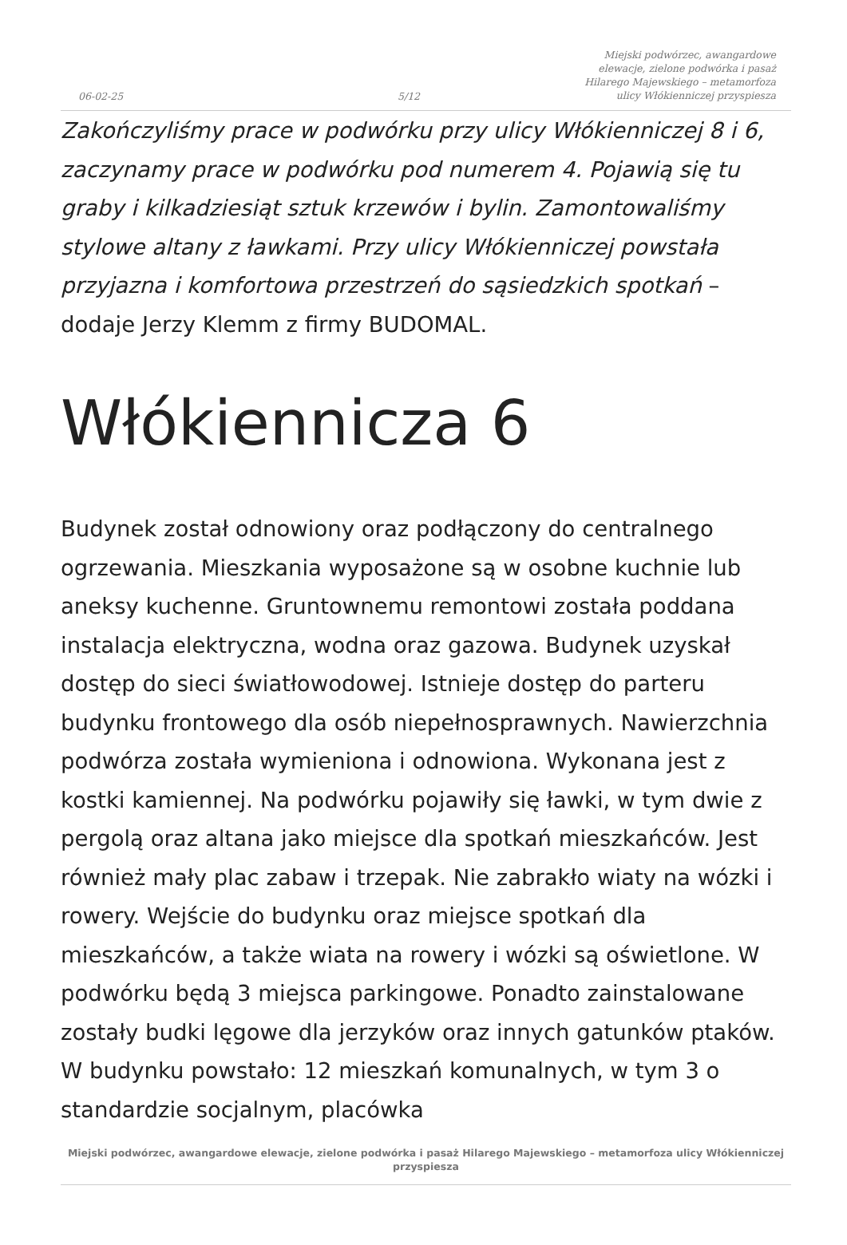06-02-25
5/12
Miejski podwórzec, awangardowe elewacje, zielone podwórka i pasaż Hilarego Majewskiego – metamorfoza ulicy Włókienniczej przyspiesza
Zakończyliśmy prace w podwórku przy ulicy Włókienniczej 8 i 6, zaczynamy prace w podwórku pod numerem 4. Pojawią się tu graby i kilkadziesiąt sztuk krzewów i bylin. Zamontowaliśmy stylowe altany z ławkami. Przy ulicy Włókienniczej powstała przyjazna i komfortowa przestrzeń do sąsiedzkich spotkań – dodaje Jerzy Klemm z firmy BUDOMAL.
Włókiennicza 6
Budynek został odnowiony oraz podłączony do centralnego ogrzewania. Mieszkania wyposażone są w osobne kuchnie lub aneksy kuchenne. Gruntownemu remontowi została poddana instalacja elektryczna, wodna oraz gazowa. Budynek uzyskał dostęp do sieci światłowodowej. Istnieje dostęp do parteru budynku frontowego dla osób niepełnosprawnych. Nawierzchnia podwórza została wymieniona i odnowiona. Wykonana jest z kostki kamiennej. Na podwórku pojawiły się ławki, w tym dwie z pergolą oraz altana jako miejsce dla spotkań mieszkańców. Jest również mały plac zabaw i trzepak. Nie zabrakło wiaty na wózki i rowery. Wejście do budynku oraz miejsce spotkań dla mieszkańców, a także wiata na rowery i wózki są oświetlone. W podwórku będą 3 miejsca parkingowe. Ponadto zainstalowane zostały budki lęgowe dla jerzyków oraz innych gatunków ptaków. W budynku powstało: 12 mieszkań komunalnych, w tym 3 o standardzie socjalnym, placówka
Miejski podwórzec, awangardowe elewacje, zielone podwórka i pasaż Hilarego Majewskiego – metamorfoza ulicy Włókienniczej przyspiesza